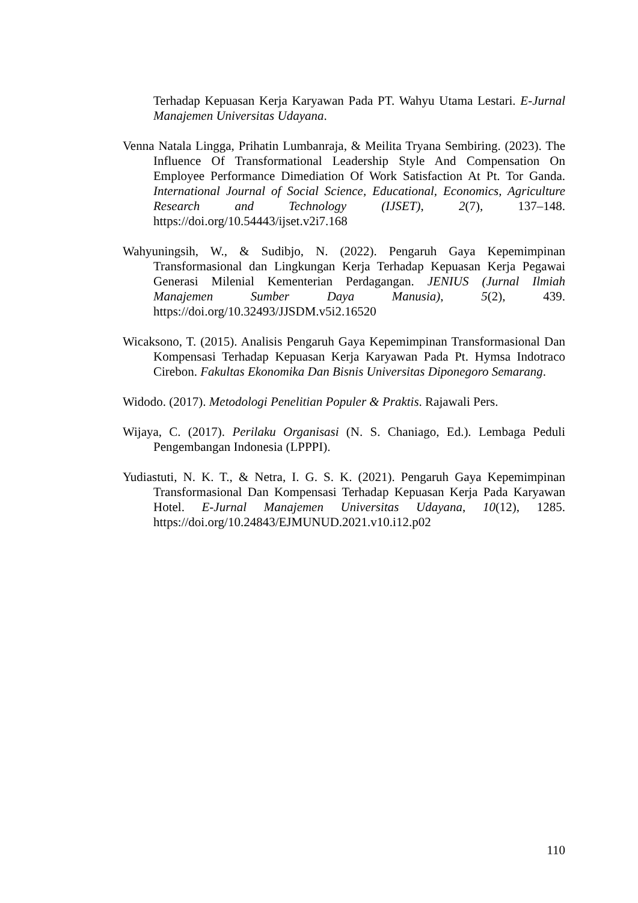Terhadap Kepuasan Kerja Karyawan Pada PT. Wahyu Utama Lestari. E-Jurnal Manajemen Universitas Udayana.
Venna Natala Lingga, Prihatin Lumbanraja, & Meilita Tryana Sembiring. (2023). The Influence Of Transformational Leadership Style And Compensation On Employee Performance Dimediation Of Work Satisfaction At Pt. Tor Ganda. International Journal of Social Science, Educational, Economics, Agriculture Research and Technology (IJSET), 2(7), 137–148. https://doi.org/10.54443/ijset.v2i7.168
Wahyuningsih, W., & Sudibjo, N. (2022). Pengaruh Gaya Kepemimpinan Transformasional dan Lingkungan Kerja Terhadap Kepuasan Kerja Pegawai Generasi Milenial Kementerian Perdagangan. JENIUS (Jurnal Ilmiah Manajemen Sumber Daya Manusia), 5(2), 439. https://doi.org/10.32493/JJSDM.v5i2.16520
Wicaksono, T. (2015). Analisis Pengaruh Gaya Kepemimpinan Transformasional Dan Kompensasi Terhadap Kepuasan Kerja Karyawan Pada Pt. Hymsa Indotraco Cirebon. Fakultas Ekonomika Dan Bisnis Universitas Diponegoro Semarang.
Widodo. (2017). Metodologi Penelitian Populer & Praktis. Rajawali Pers.
Wijaya, C. (2017). Perilaku Organisasi (N. S. Chaniago, Ed.). Lembaga Peduli Pengembangan Indonesia (LPPPI).
Yudiastuti, N. K. T., & Netra, I. G. S. K. (2021). Pengaruh Gaya Kepemimpinan Transformasional Dan Kompensasi Terhadap Kepuasan Kerja Pada Karyawan Hotel. E-Jurnal Manajemen Universitas Udayana, 10(12), 1285. https://doi.org/10.24843/EJMUNUD.2021.v10.i12.p02
110